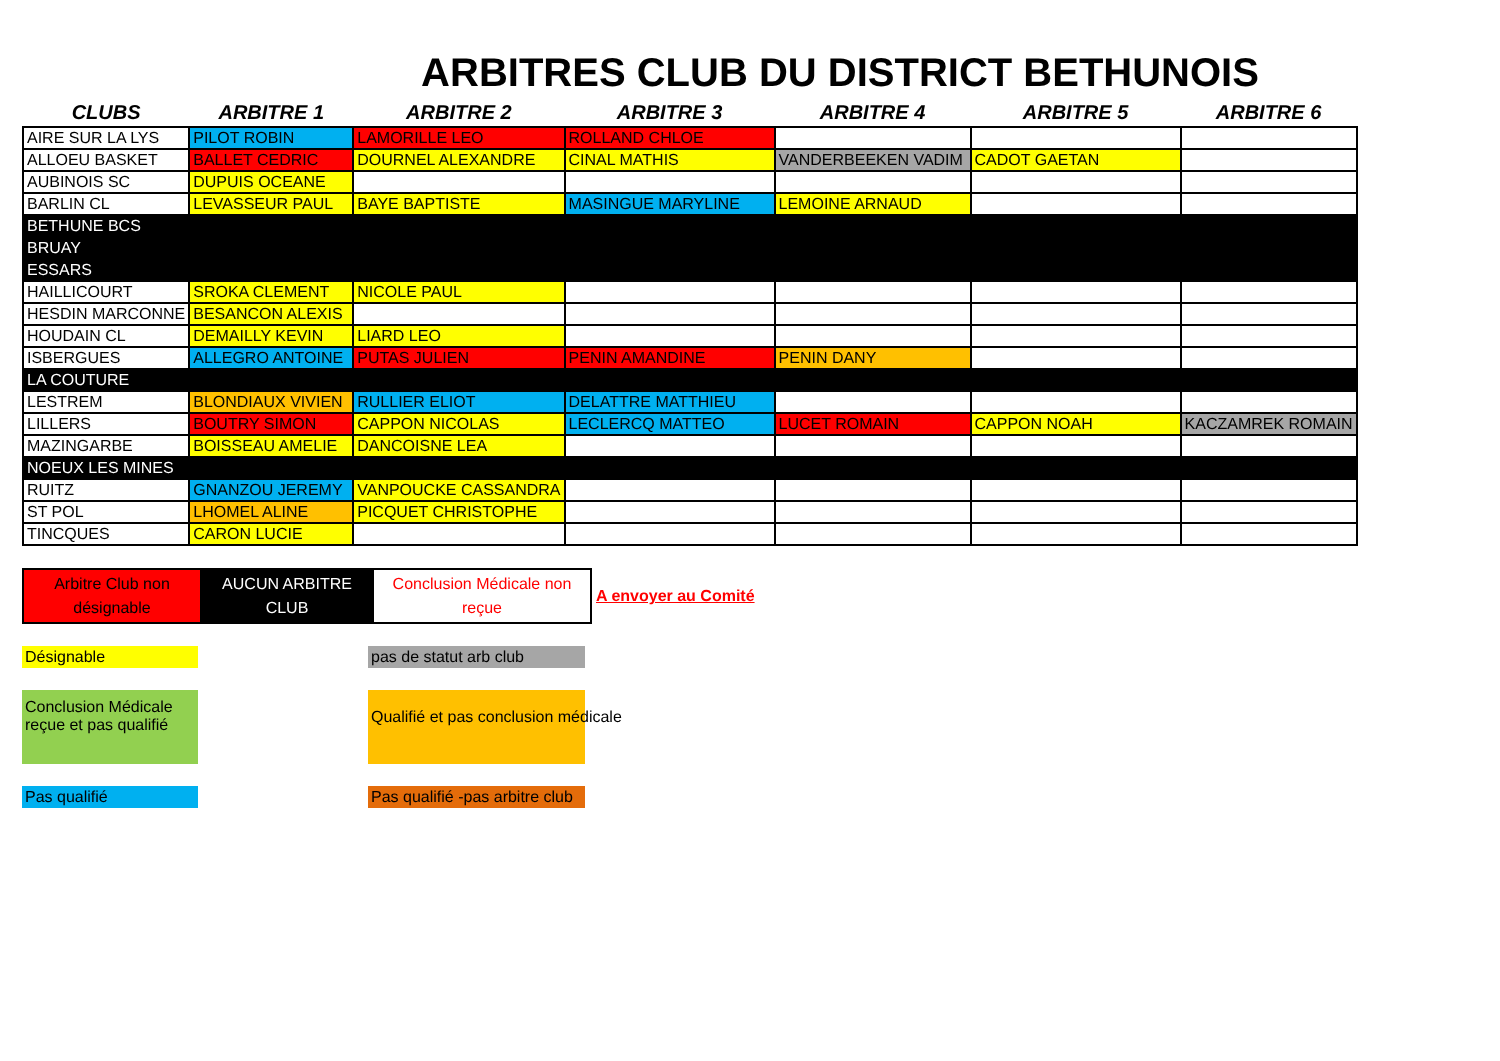ARBITRES CLUB DU DISTRICT BETHUNOIS
| CLUBS | ARBITRE 1 | ARBITRE 2 | ARBITRE 3 | ARBITRE 4 | ARBITRE 5 | ARBITRE 6 |
| --- | --- | --- | --- | --- | --- | --- |
| AIRE SUR LA LYS | PILOT ROBIN | LAMORILLE LEO | ROLLAND CHLOE | | | |
| ALLOEU BASKET | BALLET CEDRIC | DOURNEL ALEXANDRE | CINAL MATHIS | VANDERBEEKEN VADIM | CADOT GAETAN | |
| AUBINOIS SC | DUPUIS OCEANE | | | | | |
| BARLIN CL | LEVASSEUR PAUL | BAYE BAPTISTE | MASINGUE MARYLINE | LEMOINE ARNAUD | | |
| BETHUNE BCS | | | | | | |
| BRUAY | | | | | | |
| ESSARS | | | | | | |
| HAILLICOURT | SROKA CLEMENT | NICOLE PAUL | | | | |
| HESDIN MARCONNE | BESANCON ALEXIS | | | | | |
| HOUDAIN CL | DEMAILLY KEVIN | LIARD LEO | | | | |
| ISBERGUES | ALLEGRO ANTOINE | PUTAS JULIEN | PENIN AMANDINE | PENIN DANY | | |
| LA COUTURE | | | | | | |
| LESTREM | BLONDIAUX VIVIEN | RULLIER ELIOT | DELATTRE MATTHIEU | | | |
| LILLERS | BOUTRY SIMON | CAPPON NICOLAS | LECLERCQ MATTEO | LUCET ROMAIN | CAPPON NOAH | KACZAMREK ROMAIN |
| MAZINGARBE | BOISSEAU AMELIE | DANCOISNE LEA | | | | |
| NOEUX LES MINES | | | | | | |
| RUITZ | GNANZOU JEREMY | VANPOUCKE CASSANDRA | | | | |
| ST POL | LHOMEL ALINE | PICQUET CHRISTOPHE | | | | |
| TINCQUES | CARON LUCIE | | | | | |
Arbitre Club non désignable
AUCUN ARBITRE CLUB
Conclusion Médicale non reçue
A envoyer au Comité
Désignable
pas de statut arb club
Conclusion Médicale reçue et pas qualifié
Qualifié et pas conclusion médicale
Pas qualifié
Pas qualifié -pas arbitre club